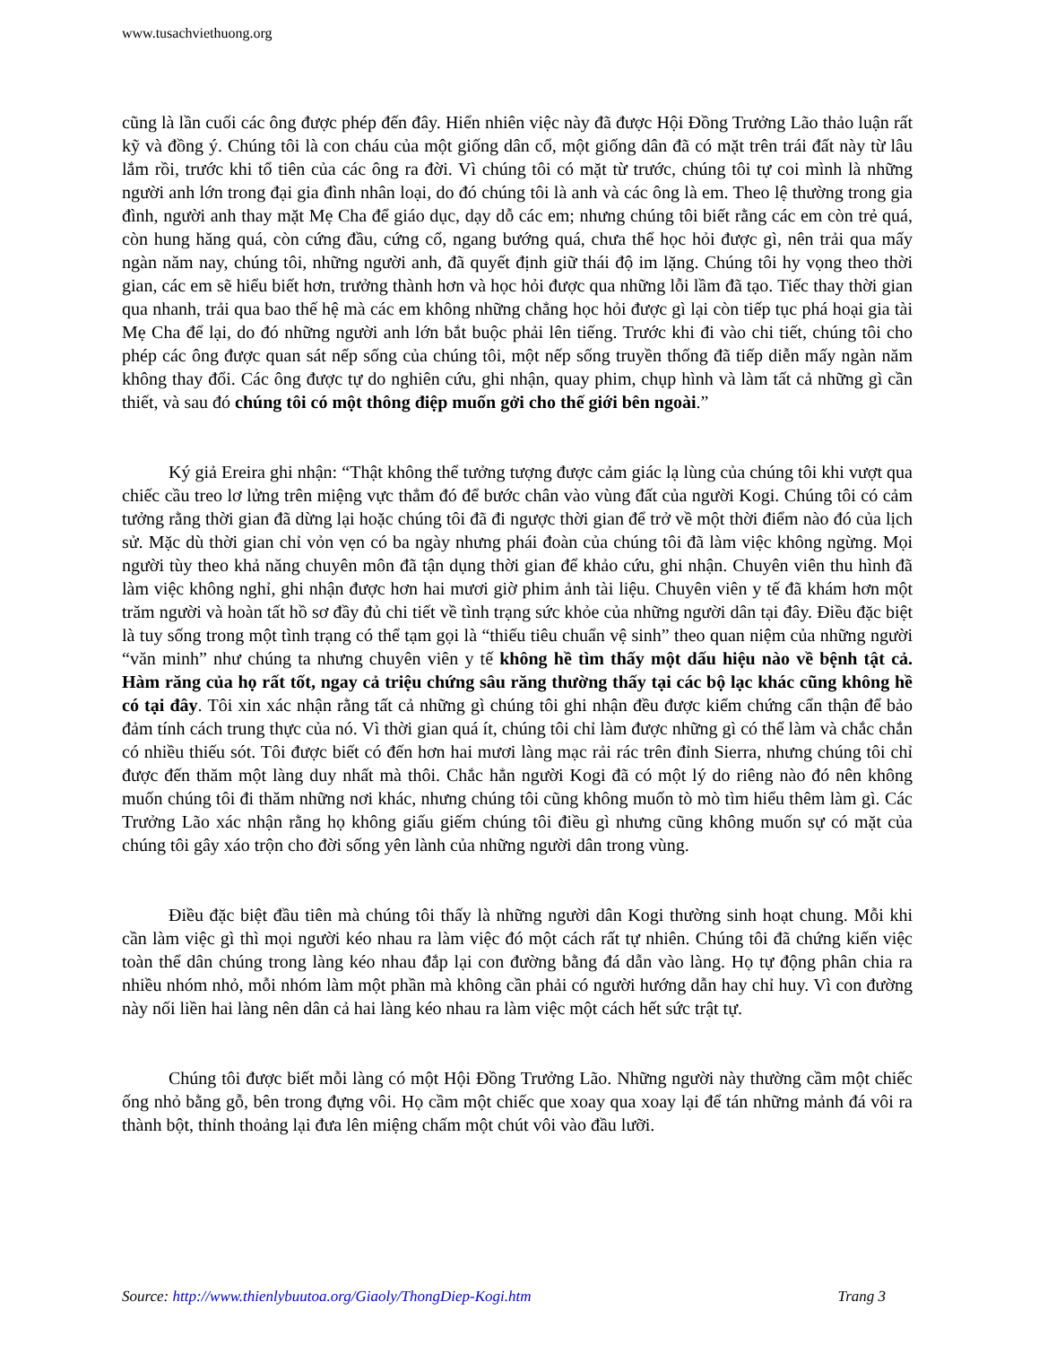www.tusachviethuong.org
cũng là lần cuối các ông được phép đến đây. Hiển nhiên việc này đã được Hội Đồng Trưởng Lão thảo luận rất kỹ và đồng ý. Chúng tôi là con cháu của một giống dân cổ, một giống dân đã có mặt trên trái đất này từ lâu lắm rồi, trước khi tổ tiên của các ông ra đời. Vì chúng tôi có mặt từ trước, chúng tôi tự coi mình là những người anh lớn trong đại gia đình nhân loại, do đó chúng tôi là anh và các ông là em. Theo lệ thường trong gia đình, người anh thay mặt Mẹ Cha để giáo dục, dạy dỗ các em; nhưng chúng tôi biết rằng các em còn trẻ quá, còn hung hăng quá, còn cứng đầu, cứng cổ, ngang bướng quá, chưa thể học hỏi được gì, nên trải qua mấy ngàn năm nay, chúng tôi, những người anh, đã quyết định giữ thái độ im lặng. Chúng tôi hy vọng theo thời gian, các em sẽ hiểu biết hơn, trưởng thành hơn và học hỏi được qua những lỗi lầm đã tạo. Tiếc thay thời gian qua nhanh, trải qua bao thế hệ mà các em không những chẳng học hỏi được gì lại còn tiếp tục phá hoại gia tài Mẹ Cha để lại, do đó những người anh lớn bắt buộc phải lên tiếng. Trước khi đi vào chi tiết, chúng tôi cho phép các ông được quan sát nếp sống của chúng tôi, một nếp sống truyền thống đã tiếp diễn mấy ngàn năm không thay đổi. Các ông được tự do nghiên cứu, ghi nhận, quay phim, chụp hình và làm tất cả những gì cần thiết, và sau đó chúng tôi có một thông điệp muốn gởi cho thế giới bên ngoài.”
Ký giả Ereira ghi nhận: “Thật không thể tưởng tượng được cảm giác lạ lùng của chúng tôi khi vượt qua chiếc cầu treo lơ lửng trên miệng vực thẳm đó để bước chân vào vùng đất của người Kogi. Chúng tôi có cảm tưởng rằng thời gian đã dừng lại hoặc chúng tôi đã đi ngược thời gian để trở về một thời điểm nào đó của lịch sử. Mặc dù thời gian chỉ vỏn vẹn có ba ngày nhưng phái đoàn của chúng tôi đã làm việc không ngừng. Mọi người tùy theo khả năng chuyên môn đã tận dụng thời gian để khảo cứu, ghi nhận. Chuyên viên thu hình đã làm việc không nghỉ, ghi nhận được hơn hai mươi giờ phim ảnh tài liệu. Chuyên viên y tế đã khám hơn một trăm người và hoàn tất hồ sơ đầy đủ chi tiết về tình trạng sức khỏe của những người dân tại đây. Điều đặc biệt là tuy sống trong một tình trạng có thể tạm gọi là “thiếu tiêu chuẩn vệ sinh” theo quan niệm của những người “văn minh” như chúng ta nhưng chuyên viên y tế không hề tìm thấy một dấu hiệu nào về bệnh tật cả. Hàm răng của họ rất tốt, ngay cả triệu chứng sâu răng thường thấy tại các bộ lạc khác cũng không hề có tại đây. Tôi xin xác nhận rằng tất cả những gì chúng tôi ghi nhận đều được kiểm chứng cẩn thận để bảo đảm tính cách trung thực của nó. Vì thời gian quá ít, chúng tôi chỉ làm được những gì có thể làm và chắc chắn có nhiều thiếu sót. Tôi được biết có đến hơn hai mươi làng mạc rải rác trên đỉnh Sierra, nhưng chúng tôi chỉ được đến thăm một làng duy nhất mà thôi. Chắc hẳn người Kogi đã có một lý do riêng nào đó nên không muốn chúng tôi đi thăm những nơi khác, nhưng chúng tôi cũng không muốn tò mò tìm hiểu thêm làm gì. Các Trưởng Lão xác nhận rằng họ không giấu giếm chúng tôi điều gì nhưng cũng không muốn sự có mặt của chúng tôi gây xáo trộn cho đời sống yên lành của những người dân trong vùng.
Điều đặc biệt đầu tiên mà chúng tôi thấy là những người dân Kogi thường sinh hoạt chung. Mỗi khi cần làm việc gì thì mọi người kéo nhau ra làm việc đó một cách rất tự nhiên. Chúng tôi đã chứng kiến việc toàn thể dân chúng trong làng kéo nhau đắp lại con đường bằng đá dẫn vào làng. Họ tự động phân chia ra nhiều nhóm nhỏ, mỗi nhóm làm một phần mà không cần phải có người hướng dẫn hay chỉ huy. Vì con đường này nối liền hai làng nên dân cả hai làng kéo nhau ra làm việc một cách hết sức trật tự.
Chúng tôi được biết mỗi làng có một Hội Đồng Trưởng Lão. Những người này thường cầm một chiếc ống nhỏ bằng gỗ, bên trong đựng vôi. Họ cầm một chiếc que xoay qua xoay lại để tán những mảnh đá vôi ra thành bột, thỉnh thoảng lại đưa lên miệng chấm một chút vôi vào đầu lưỡi.
Source: http://www.thienlybuutoa.org/Giaoly/ThongDiep-Kogi.htm Trang 3